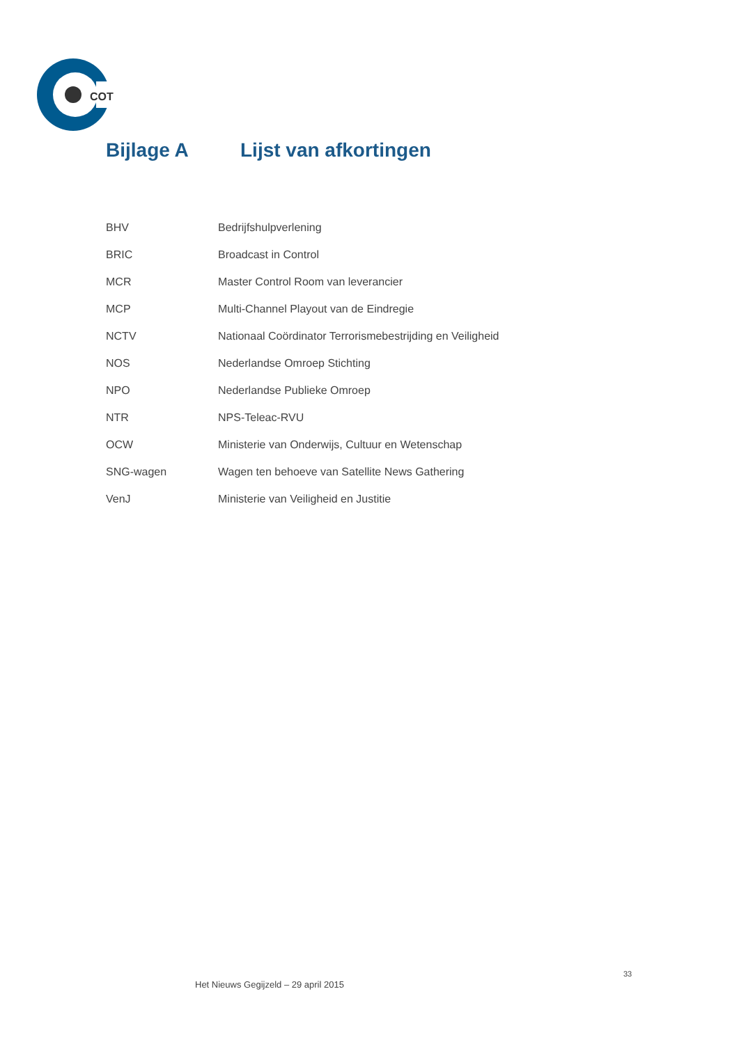COT
Bijlage A Lijst van afkortingen
| BHV | Bedrijfshulpverlening |
| BRIC | Broadcast in Control |
| MCR | Master Control Room van leverancier |
| MCP | Multi-Channel Playout van de Eindregie |
| NCTV | Nationaal Coördinator Terrorismebestrijding en Veiligheid |
| NOS | Nederlandse Omroep Stichting |
| NPO | Nederlandse Publieke Omroep |
| NTR | NPS-Teleac-RVU |
| OCW | Ministerie van Onderwijs, Cultuur en Wetenschap |
| SNG-wagen | Wagen ten behoeve van Satellite News Gathering |
| VenJ | Ministerie van Veiligheid en Justitie |
33
Het Nieuws Gegijzeld – 29 april 2015